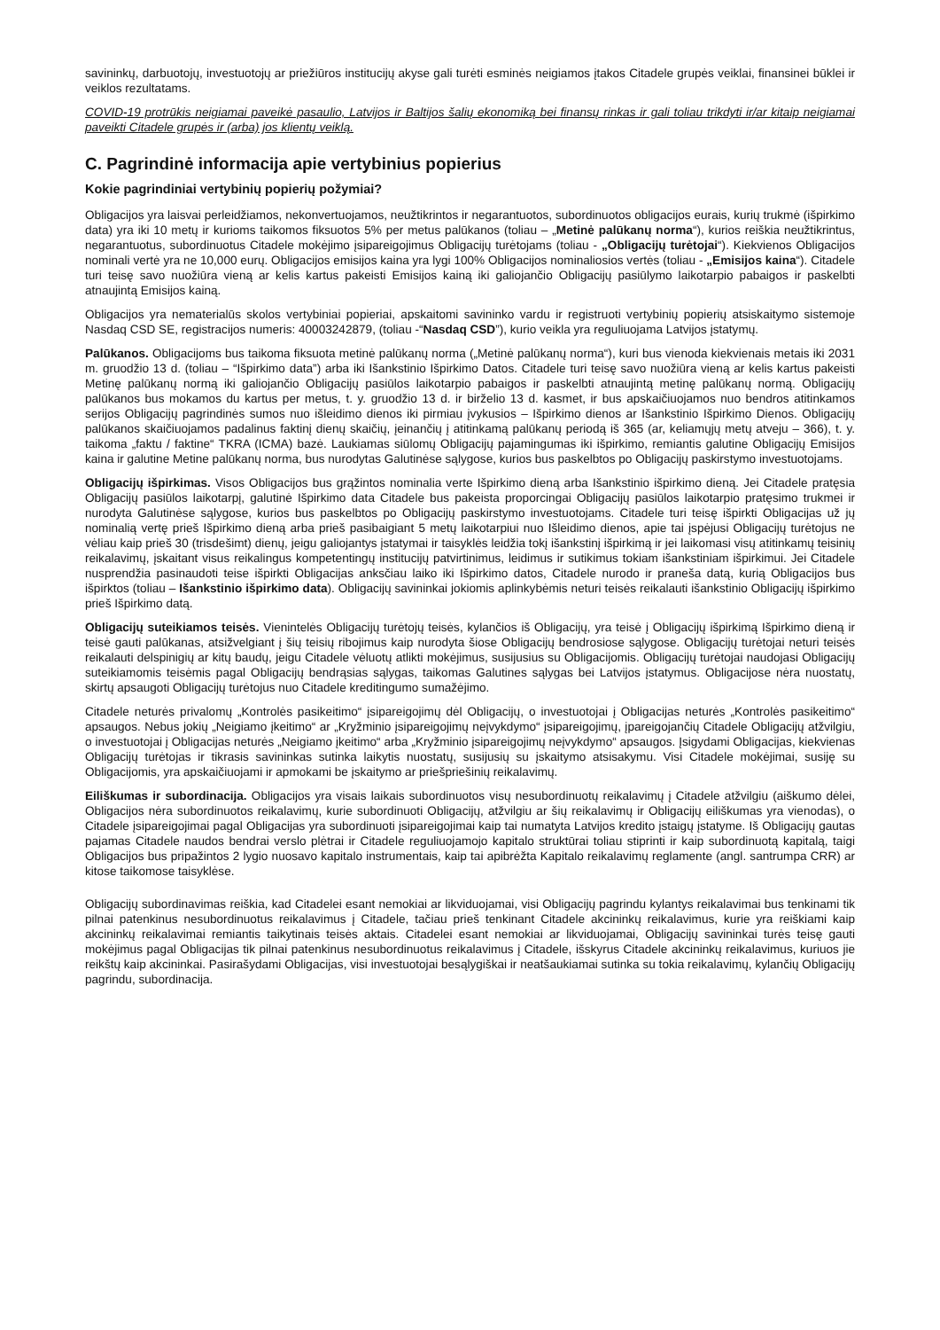savininkų, darbuotojų, investuotojų ar priežiūros institucijų akyse gali turėti esminės neigiamos įtakos Citadele grupės veiklai, finansinei būklei ir veiklos rezultatams.
COVID-19 protrūkis neigiamai paveikė pasaulio, Latvijos ir Baltijos šalių ekonomiką bei finansų rinkas ir gali toliau trikdyti ir/ar kitaip neigiamai paveikti Citadele grupės ir (arba) jos klientų veiklą.
C. Pagrindinė informacija apie vertybinius popierius
Kokie pagrindiniai vertybinių popierių požymiai?
Obligacijos yra laisvai perleidžiamos, nekonvertuojamos, neužtikrintos ir negarantuotos, subordinuotos obligacijos eurais, kurių trukmė (išpirkimo data) yra iki 10 metų ir kurioms taikomos fiksuotos 5% per metus palūkanos (toliau – „Metinė palūkanų norma“), kurios reiškia neužtikrintus, negarantuotus, subordinuotus Citadele mokėjimo įsipareigojimus Obligacijų turėtojams (toliau - „Obligacijų turėtojai“). Kiekvienos Obligacijos nominali vertė yra ne 10,000 eurų. Obligacijos emisijos kaina yra lygi 100% Obligacijos nominaliosios vertės (toliau - „Emisijos kaina“). Citadele turi teisę savo nuožiūra vieną ar kelis kartus pakeisti Emisijos kainą iki galiojančio Obligacijų pasiūlymo laikotarpio pabaigos ir paskelbti atnaujintą Emisijos kainą.
Obligacijos yra nematerialūs skolos vertybiniai popieriai, apskaitomi savininko vardu ir registruoti vertybinių popierių atsiskaitymo sistemoje Nasdaq CSD SE, registracijos numeris: 40003242879, (toliau -“Nasdaq CSD”), kurio veikla yra reguliuojama Latvijos įstatymų.
Palūkanos. Obligacijoms bus taikoma fiksuota metinė palūkanų norma („Metinė palūkanų norma“), kuri bus vienoda kiekvienais metais iki 2031 m. gruodžio 13 d. (toliau – “Išpirkimo data”) arba iki Išankstinio Išpirkimo Datos. Citadele turi teisę savo nuožiūra vieną ar kelis kartus pakeisti Metinę palūkanų normą iki galiojančio Obligacijų pasiūlos laikotarpio pabaigos ir paskelbti atnaujintą metinę palūkanų normą. Obligacijų palūkanos bus mokamos du kartus per metus, t. y. gruodžio 13 d. ir birželio 13 d. kasmet, ir bus apskaičiuojamos nuo bendros atitinkamos serijos Obligacijų pagrindinės sumos nuo išleidimo dienos iki pirmiau įvykusios – Išpirkimo dienos ar Išankstinio Išpirkimo Dienos. Obligacijų palūkanos skaičiuojamos padalinus faktinį dienų skaičių, įeinančių į atitinkamą palūkanų periodą iš 365 (ar, keliamųjų metų atveju – 366), t. y. taikoma „faktu / faktine“ TKRA (ICMA) bazė. Laukiamas siūlomų Obligacijų pajamingumas iki išpirkimo, remiantis galutine Obligacijų Emisijos kaina ir galutine Metine palūkanų norma, bus nurodytas Galutinėse sąlygose, kurios bus paskelbtos po Obligacijų paskirstymo investuotojams.
Obligacijų išpirkimas. Visos Obligacijos bus grąžintos nominalia verte Išpirkimo dieną arba Išankstinio išpirkimo dieną. Jei Citadele pratęsia Obligacijų pasiūlos laikotarpį, galutinė Išpirkimo data Citadele bus pakeista proporcingai Obligacijų pasiūlos laikotarpio pratęsimo trukmei ir nurodyta Galutinėse sąlygose, kurios bus paskelbtos po Obligacijų paskirstymo investuotojams. Citadele turi teisę išpirkti Obligacijas už jų nominalią vertę prieš Išpirkimo dieną arba prieš pasibaigiant 5 metų laikotarpiui nuo Išleidimo dienos, apie tai įspėjusi Obligacijų turėtojus ne vėliau kaip prieš 30 (trisdešimt) dienų, jeigu galiojantys įstatymai ir taisyklės leidžia tokį išankstinį išpirkimą ir jei laikomasi visų atitinkamų teisinių reikalavimų, įskaitant visus reikalingus kompetentingų institucijų patvirtinimus, leidimus ir sutikimus tokiam išankstiniam išpirkimui. Jei Citadele nusprendžia pasinaudoti teise išpirkti Obligacijas anksčiau laiko iki Išpirkimo datos, Citadele nurodo ir praneša datą, kurią Obligacijos bus išpirktos (toliau – Išankstinio išpirkimo data). Obligacijų savininkai jokiomis aplinkybėmis neturi teisės reikalauti išankstinio Obligacijų išpirkimo prieš Išpirkimo datą.
Obligacijų suteikiamos teisės. Vienintelės Obligacijų turėtojų teisės, kylančios iš Obligacijų, yra teisė į Obligacijų išpirkimą Išpirkimo dieną ir teisė gauti palūkanas, atsižvelgiant į šių teisių ribojimus kaip nurodyta šiose Obligacijų bendrosiose sąlygose. Obligacijų turėtojai neturi teisės reikalauti delspinigių ar kitų baudų, jeigu Citadele vėluotų atlikti mokėjimus, susijusius su Obligacijomis. Obligacijų turėtojai naudojasi Obligacijų suteikiamomis teisėmis pagal Obligacijų bendrąsias sąlygas, taikomas Galutines sąlygas bei Latvijos įstatymus. Obligacijose nėra nuostatų, skirtų apsaugoti Obligacijų turėtojus nuo Citadele kreditingumo sumažėjimo.
Citadele neturės privalomų „Kontrolės pasikeitimo“ įsipareigojimų dėl Obligacijų, o investuotojai į Obligacijas neturės „Kontrolės pasikeitimo“ apsaugos. Nebus jokių „Neigiamo įkeitimo“ ar „Kryžminio įsipareigojimų neįvykdymo“ įsipareigojimų, įpareigojančių Citadele Obligacijų atžvilgiu, o investuotojai į Obligacijas neturės „Neigiamo įkeitimo“ arba „Kryžminio įsipareigojimų neįvykdymo“ apsaugos. Įsigydami Obligacijas, kiekvienas Obligacijų turėtojas ir tikrasis savininkas sutinka laikytis nuostatų, susijusių su įskaitymo atsisakymu. Visi Citadele mokėjimai, susiję su Obligacijomis, yra apskaičiuojami ir apmokami be įskaitymo ar priešpriešinių reikalavimų.
Eiliškumas ir subordinacija. Obligacijos yra visais laikais subordinuotos visų nesubordinuotų reikalavimų į Citadele atžvilgiu (aiškumo dėlei, Obligacijos nėra subordinuotos reikalavimų, kurie subordinuoti Obligacijų, atžvilgiu ar šių reikalavimų ir Obligacijų eiliškumas yra vienodas), o Citadele įsipareigojimai pagal Obligacijas yra subordinuoti įsipareigojimai kaip tai numatyta Latvijos kredito įstaigų įstatyme. Iš Obligacijų gautas pajamas Citadele naudos bendrai verslo plėtrai ir Citadele reguliuojamojo kapitalo struktūrai toliau stiprinti ir kaip subordinuotą kapitalą, taigi Obligacijos bus pripažintos 2 lygio nuosavo kapitalo instrumentais, kaip tai apibrėžta Kapitalo reikalavimų reglamente (angl. santrumpa CRR) ar kitose taikomose taisyklėse.
Obligacijų subordinavimas reiškia, kad Citadelei esant nemokiai ar likviduojamai, visi Obligacijų pagrindu kylantys reikalavimai bus tenkinami tik pilnai patenkinus nesubordinuotus reikalavimus į Citadele, tačiau prieš tenkinant Citadele akcininkų reikalavimus, kurie yra reiškiami kaip akcininkų reikalavimai remiantis taikytinais teisės aktais. Citadelei esant nemokiai ar likviduojamai, Obligacijų savininkai turės teisę gauti mokėjimus pagal Obligacijas tik pilnai patenkinus nesubordinuotus reikalavimus į Citadele, išskyrus Citadele akcininkų reikalavimus, kuriuos jie reikštų kaip akcininkai. Pasirašydami Obligacijas, visi investuotojai besąlygiškai ir neatšaukiamai sutinka su tokia reikalavimų, kylančių Obligacijų pagrindu, subordinacija.